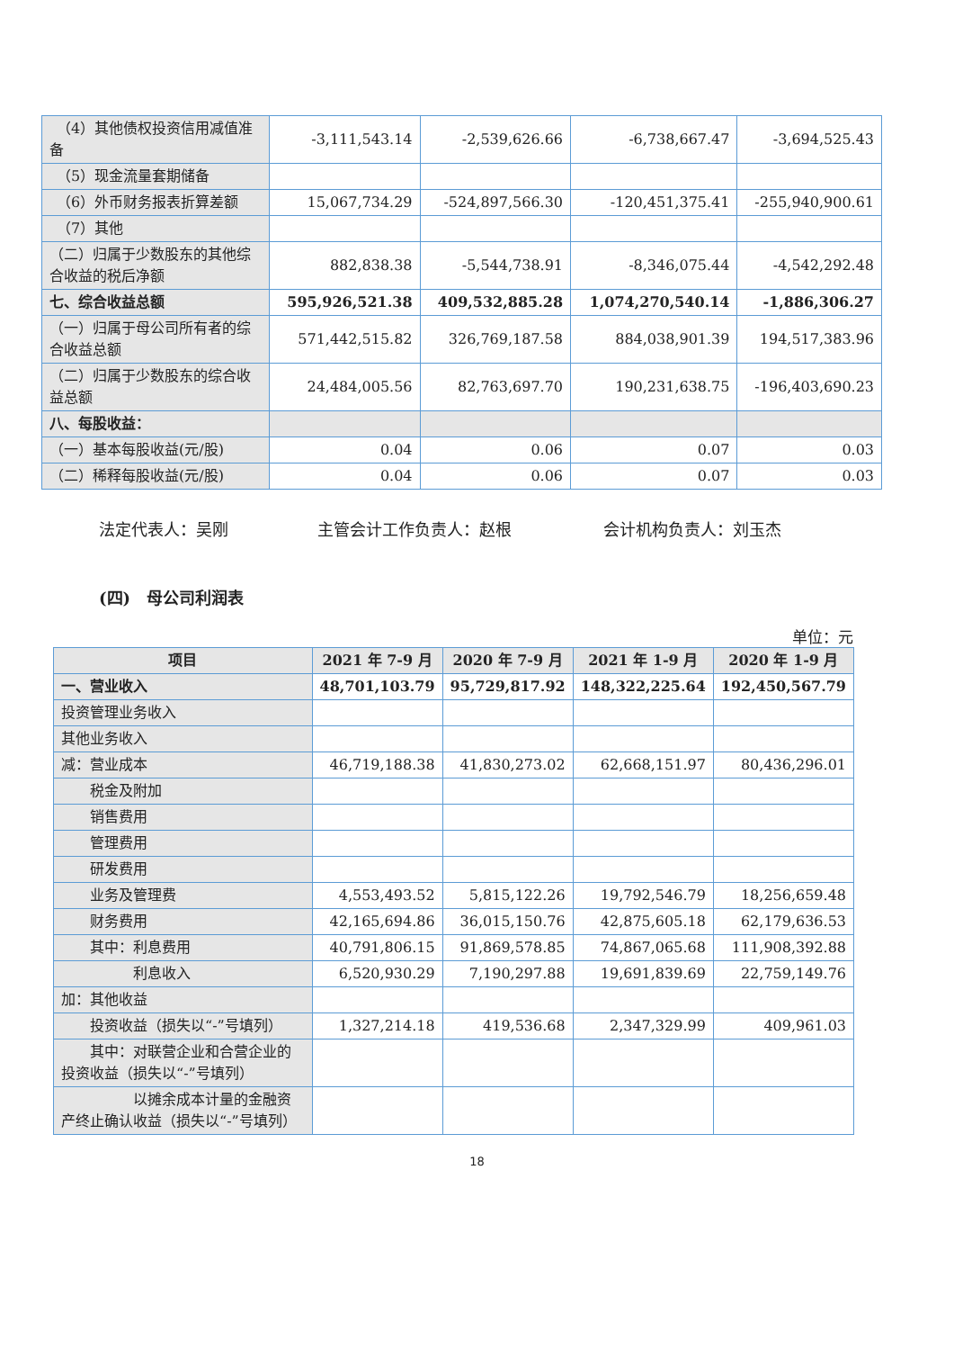| （4）其他债权投资信用减值准备 | -3,111,543.14 | -2,539,626.66 | -6,738,667.47 | -3,694,525.43 |
| （5）现金流量套期储备 | | | | |
| （6）外币财务报表折算差额 | 15,067,734.29 | -524,897,566.30 | -120,451,375.41 | -255,940,900.61 |
| （7）其他 | | | | |
| （二）归属于少数股东的其他综合收益的税后净额 | 882,838.38 | -5,544,738.91 | -8,346,075.44 | -4,542,292.48 |
| 七、综合收益总额 | 595,926,521.38 | 409,532,885.28 | 1,074,270,540.14 | -1,886,306.27 |
| （一）归属于母公司所有者的综合收益总额 | 571,442,515.82 | 326,769,187.58 | 884,038,901.39 | 194,517,383.96 |
| （二）归属于少数股东的综合收益总额 | 24,484,005.56 | 82,763,697.70 | 190,231,638.75 | -196,403,690.23 |
| 八、每股收益： | | | | |
| （一）基本每股收益(元/股) | 0.04 | 0.06 | 0.07 | 0.03 |
| （二）稀释每股收益(元/股) | 0.04 | 0.06 | 0.07 | 0.03 |
法定代表人：吴刚 主管会计工作负责人：赵根 会计机构负责人：刘玉杰
(四)　母公司利润表
单位：元
| 项目 | 2021 年 7-9 月 | 2020 年 7-9 月 | 2021 年 1-9 月 | 2020 年 1-9 月 |
| --- | --- | --- | --- | --- |
| 一、营业收入 | 48,701,103.79 | 95,729,817.92 | 148,322,225.64 | 192,450,567.79 |
| 投资管理业务收入 | | | | |
| 其他业务收入 | | | | |
| 减：营业成本 | 46,719,188.38 | 41,830,273.02 | 62,668,151.97 | 80,436,296.01 |
| 税金及附加 | | | | |
| 销售费用 | | | | |
| 管理费用 | | | | |
| 研发费用 | | | | |
| 业务及管理费 | 4,553,493.52 | 5,815,122.26 | 19,792,546.79 | 18,256,659.48 |
| 财务费用 | 42,165,694.86 | 36,015,150.76 | 42,875,605.18 | 62,179,636.53 |
| 其中：利息费用 | 40,791,806.15 | 91,869,578.85 | 74,867,065.68 | 111,908,392.88 |
| 利息收入 | 6,520,930.29 | 7,190,297.88 | 19,691,839.69 | 22,759,149.76 |
| 加：其他收益 | | | | |
| 投资收益（损失以“-”号填列） | 1,327,214.18 | 419,536.68 | 2,347,329.99 | 409,961.03 |
| 其中：对联营企业和合营企业的投资收益（损失以“-”号填列） | | | | |
| 以摊余成本计量的金融资产终止确认收益（损失以“-”号填列） | | | | |
18